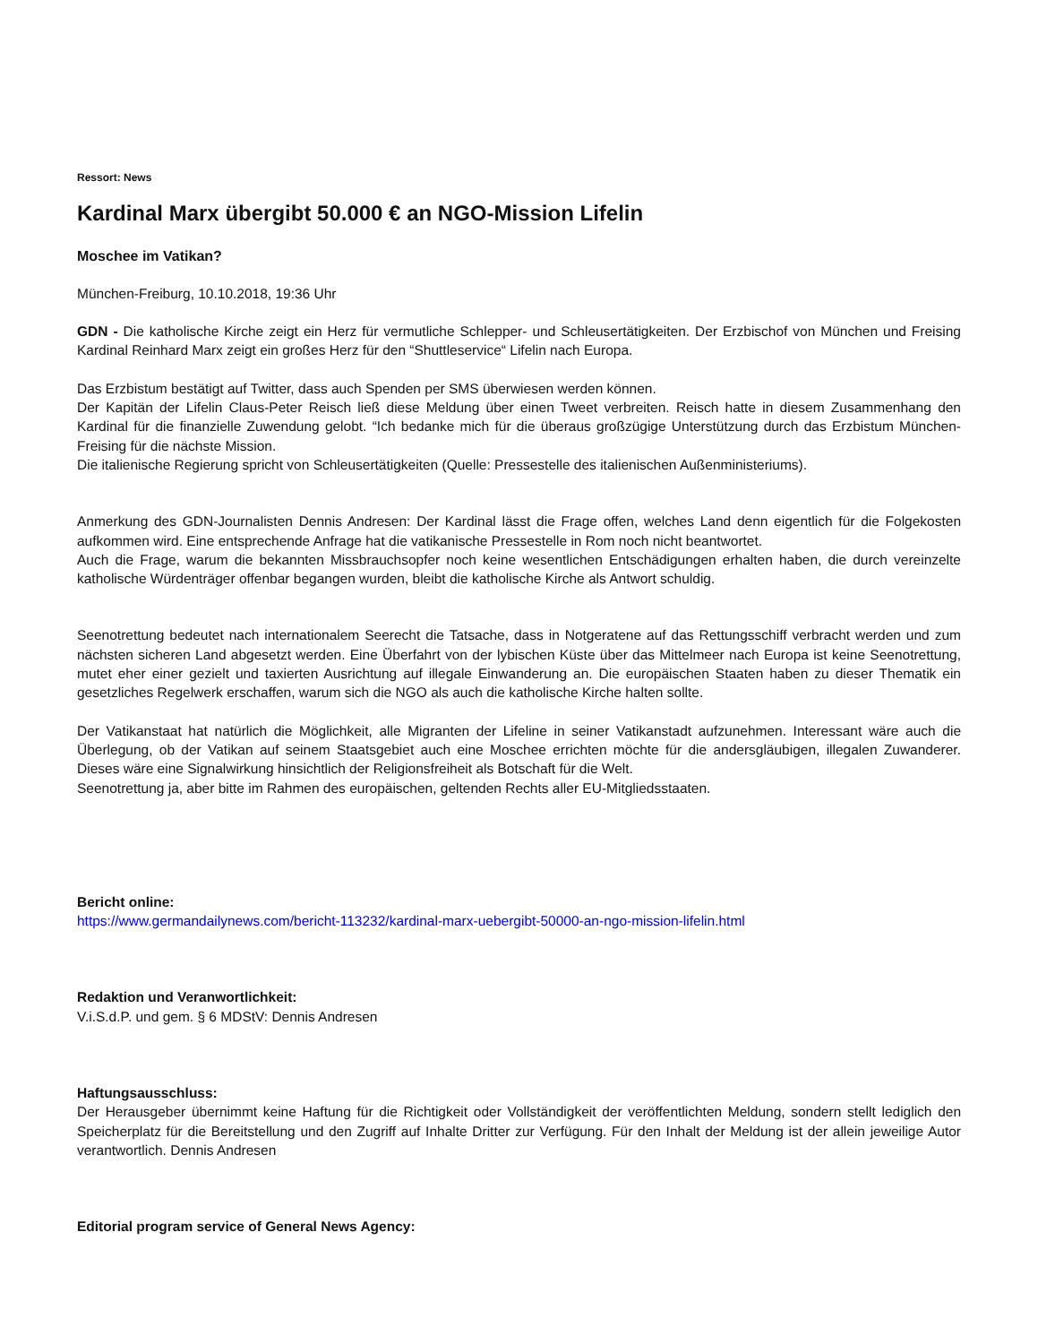Ressort: News
Kardinal Marx übergibt 50.000 € an NGO-Mission Lifelin
Moschee im Vatikan?
München-Freiburg, 10.10.2018, 19:36 Uhr
GDN - Die katholische Kirche zeigt ein Herz für vermutliche Schlepper- und Schleusertätigkeiten. Der Erzbischof von München und Freising Kardinal Reinhard Marx zeigt ein großes Herz für den “Shuttleservice“ Lifelin nach Europa.
Das Erzbistum bestätigt auf Twitter, dass auch Spenden per SMS überwiesen werden können.
Der Kapitän der Lifelin Claus-Peter Reisch ließ diese Meldung über einen Tweet verbreiten. Reisch hatte in diesem Zusammenhang den Kardinal für die finanzielle Zuwendung gelobt. “Ich bedanke mich für die überaus großzügige Unterstützung durch das Erzbistum München-Freising für die nächste Mission.
Die italienische Regierung spricht von Schleusertätigkeiten (Quelle: Pressestelle des italienischen Außenministeriums).
Anmerkung des GDN-Journalisten Dennis Andresen: Der Kardinal lässt die Frage offen, welches Land denn eigentlich für die Folgekosten aufkommen wird. Eine entsprechende Anfrage hat die vatikanische Pressestelle in Rom noch nicht beantwortet.
Auch die Frage, warum die bekannten Missbrauchsopfer noch keine wesentlichen Entschädigungen erhalten haben, die durch vereinzelte katholische Würdenträger offenbar begangen wurden, bleibt die katholische Kirche als Antwort schuldig.
Seenotrettung bedeutet nach internationalem Seerecht die Tatsache, dass in Notgeratene auf das Rettungsschiff verbracht werden und zum nächsten sicheren Land abgesetzt werden. Eine Überfahrt von der lybischen Küste über das Mittelmeer nach Europa ist keine Seenotrettung, mutet eher einer gezielt und taxierten Ausrichtung auf illegale Einwanderung an. Die europäischen Staaten haben zu dieser Thematik ein gesetzliches Regelwerk erschaffen, warum sich die NGO als auch die katholische Kirche halten sollte.
Der Vatikanstaat hat natürlich die Möglichkeit, alle Migranten der Lifeline in seiner Vatikanstadt aufzunehmen. Interessant wäre auch die Überlegung, ob der Vatikan auf seinem Staatsgebiet auch eine Moschee errichten möchte für die andersgläubigen, illegalen Zuwanderer. Dieses wäre eine Signalwirkung hinsichtlich der Religionsfreiheit als Botschaft für die Welt.
Seenotrettung ja, aber bitte im Rahmen des europäischen, geltenden Rechts aller EU-Mitgliedsstaaten.
Bericht online:
https://www.germandailynews.com/bericht-113232/kardinal-marx-uebergibt-50000-an-ngo-mission-lifelin.html
Redaktion und Veranwortlichkeit:
V.i.S.d.P. und gem. § 6 MDStV: Dennis Andresen
Haftungsausschluss:
Der Herausgeber übernimmt keine Haftung für die Richtigkeit oder Vollständigkeit der veröffentlichten Meldung, sondern stellt lediglich den Speicherplatz für die Bereitstellung und den Zugriff auf Inhalte Dritter zur Verfügung. Für den Inhalt der Meldung ist der allein jeweilige Autor verantwortlich. Dennis Andresen
Editorial program service of General News Agency: